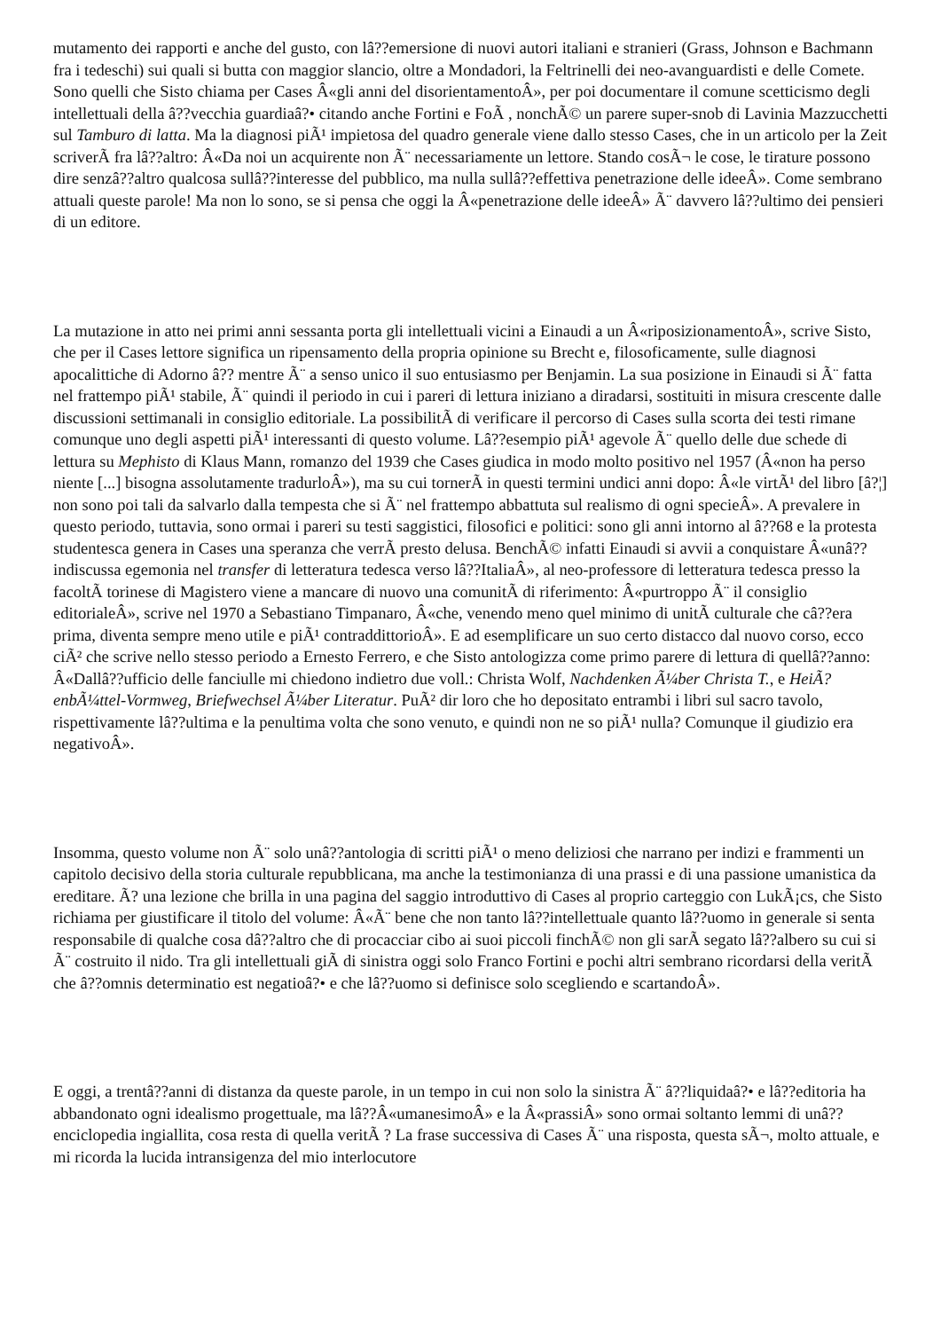mutamento dei rapporti e anche del gusto, con lâ??emersione di nuovi autori italiani e stranieri (Grass, Johnson e Bachmann fra i tedeschi) sui quali si butta con maggior slancio, oltre a Mondadori, la Feltrinelli dei neo-avanguardisti e delle Comete. Sono quelli che Sisto chiama per Cases Â«gli anni del disorientamentoÂ», per poi documentare il comune scetticismo degli intellettuali della â??vecchia guardiaâ?• citando anche Fortini e FoÃ , nonchÃ© un parere super-snob di Lavinia Mazzucchetti sul Tamburo di latta. Ma la diagnosi piÃ¹ impietosa del quadro generale viene dallo stesso Cases, che in un articolo per la Zeit scriverÃ fra lâ??altro: Â«Da noi un acquirente non Ã¨ necessariamente un lettore. Stando cosÃ¬ le cose, le tirature possono dire senzâ??altro qualcosa sullâ??interesse del pubblico, ma nulla sullâ??effettiva penetrazione delle ideeÂ». Come sembrano attuali queste parole! Ma non lo sono, se si pensa che oggi la Â«penetrazione delle ideeÂ» Ã¨ davvero lâ??ultimo dei pensieri di un editore.
La mutazione in atto nei primi anni sessanta porta gli intellettuali vicini a Einaudi a un Â«riposizionamentoÂ», scrive Sisto, che per il Cases lettore significa un ripensamento della propria opinione su Brecht e, filosoficamente, sulle diagnosi apocalittiche di Adorno â?? mentre Ã¨ a senso unico il suo entusiasmo per Benjamin. La sua posizione in Einaudi si Ã¨ fatta nel frattempo piÃ¹ stabile, Ã¨ quindi il periodo in cui i pareri di lettura iniziano a diradarsi, sostituiti in misura crescente dalle discussioni settimanali in consiglio editoriale. La possibilitÃ di verificare il percorso di Cases sulla scorta dei testi rimane comunque uno degli aspetti piÃ¹ interessanti di questo volume. Lâ??esempio piÃ¹ agevole Ã¨ quello delle due schede di lettura su Mephisto di Klaus Mann, romanzo del 1939 che Cases giudica in modo molto positivo nel 1957 (Â«non ha perso niente [...] bisogna assolutamente tradurloÂ»), ma su cui tornerÃ in questi termini undici anni dopo: Â«le virtÃ¹ del libro [â?¦] non sono poi tali da salvarlo dalla tempesta che si Ã¨ nel frattempo abbattuta sul realismo di ogni specieÂ». A prevalere in questo periodo, tuttavia, sono ormai i pareri su testi saggistici, filosofici e politici: sono gli anni intorno al â??68 e la protesta studentesca genera in Cases una speranza che verrÃ presto delusa. BenchÃ© infatti Einaudi si avvii a conquistare Â«unâ??indiscussa egemonia nel transfer di letteratura tedesca verso lâ??ItaliaÂ», al neo-professore di letteratura tedesca presso la facoltÃ torinese di Magistero viene a mancare di nuovo una comunitÃ di riferimento: Â«purtroppo Ã¨ il consiglio editorialeÂ», scrive nel 1970 a Sebastiano Timpanaro, Â«che, venendo meno quel minimo di unitÃ culturale che câ??era prima, diventa sempre meno utile e piÃ¹ contraddittorioÂ». E ad esemplificare un suo certo distacco dal nuovo corso, ecco ciÃ² che scrive nello stesso periodo a Ernesto Ferrero, e che Sisto antologizza come primo parere di lettura di quellâ??anno: Â«Dallâ??ufficio delle fanciulle mi chiedono indietro due voll.: Christa Wolf, Nachdenken Ã¼ber Christa T., e HeiÃ?enbÃ¼ttel-Vormweg, Briefwechsel Ã¼ber Literatur. PuÃ² dir loro che ho depositato entrambi i libri sul sacro tavolo, rispettivamente lâ??ultima e la penultima volta che sono venuto, e quindi non ne so piÃ¹ nulla? Comunque il giudizio era negativoÂ».
Insomma, questo volume non Ã¨ solo unâ??antologia di scritti piÃ¹ o meno deliziosi che narrano per indizi e frammenti un capitolo decisivo della storia culturale repubblicana, ma anche la testimonianza di una prassi e di una passione umanistica da ereditare. Ã? una lezione che brilla in una pagina del saggio introduttivo di Cases al proprio carteggio con LukÃ¡cs, che Sisto richiama per giustificare il titolo del volume: Â«Ã¨ bene che non tanto lâ??intellettuale quanto lâ??uomo in generale si senta responsabile di qualche cosa dâ??altro che di procacciar cibo ai suoi piccoli finchÃ© non gli sarÃ segato lâ??albero su cui si Ã¨ costruito il nido. Tra gli intellettuali giÃ di sinistra oggi solo Franco Fortini e pochi altri sembrano ricordarsi della veritÃ che â??omnis determinatio est negatioâ?• e che lâ??uomo si definisce solo scegliendo e scartandoÂ».
E oggi, a trentâ??anni di distanza da queste parole, in un tempo in cui non solo la sinistra Ã¨ â??liquidaâ?• e lâ??editoria ha abbandonato ogni idealismo progettuale, ma lâ??Â«umanesimoÂ» e la Â«prassiÂ» sono ormai soltanto lemmi di unâ??enciclopedia ingiallita, cosa resta di quella veritÃ ? La frase successiva di Cases Ã¨ una risposta, questa sÃ¬, molto attuale, e mi ricorda la lucida intransigenza del mio interlocutore